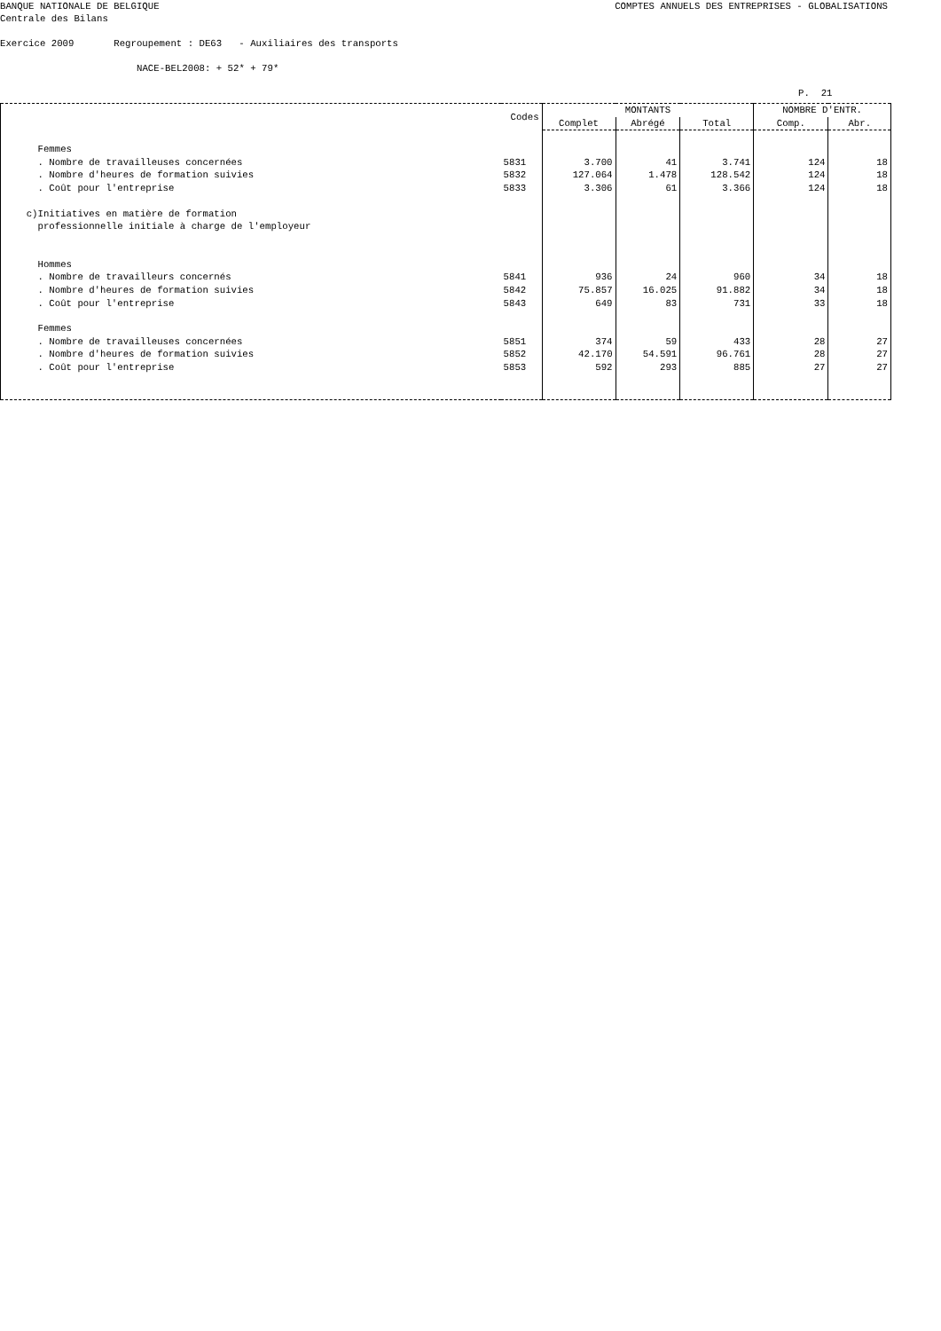BANQUE NATIONALE DE BELGIQUE COMPTES ANNUELS DES ENTREPRISES - GLOBALISATIONS
Centrale des Bilans
Exercice 2009 Regroupement : DE63 - Auxiliaires des transports
NACE-BEL2008: + 52* + 79*
P. 21
| | Codes | MONTANTS | | | NOMBRE D'ENTR. | |
| --- | --- | --- | --- | --- | --- | --- |
| | | Complet | Abrégé | Total | Comp. | Abr. |
| Femmes | | | | | | |
| . Nombre de travailleuses concernées | 5831 | 3.700 | 41 | 3.741 | 124 | 18 |
| . Nombre d'heures de formation suivies | 5832 | 127.064 | 1.478 | 128.542 | 124 | 18 |
| . Coût pour l'entreprise | 5833 | 3.306 | 61 | 3.366 | 124 | 18 |
| c)Initiatives en matière de formation professionnelle initiale à charge de l'employeur | | | | | | |
| Hommes | | | | | | |
| . Nombre de travailleurs concernés | 5841 | 936 | 24 | 960 | 34 | 18 |
| . Nombre d'heures de formation suivies | 5842 | 75.857 | 16.025 | 91.882 | 34 | 18 |
| . Coût pour l'entreprise | 5843 | 649 | 83 | 731 | 33 | 18 |
| Femmes | | | | | | |
| . Nombre de travailleuses concernées | 5851 | 374 | 59 | 433 | 28 | 27 |
| . Nombre d'heures de formation suivies | 5852 | 42.170 | 54.591 | 96.761 | 28 | 27 |
| . Coût pour l'entreprise | 5853 | 592 | 293 | 885 | 27 | 27 |